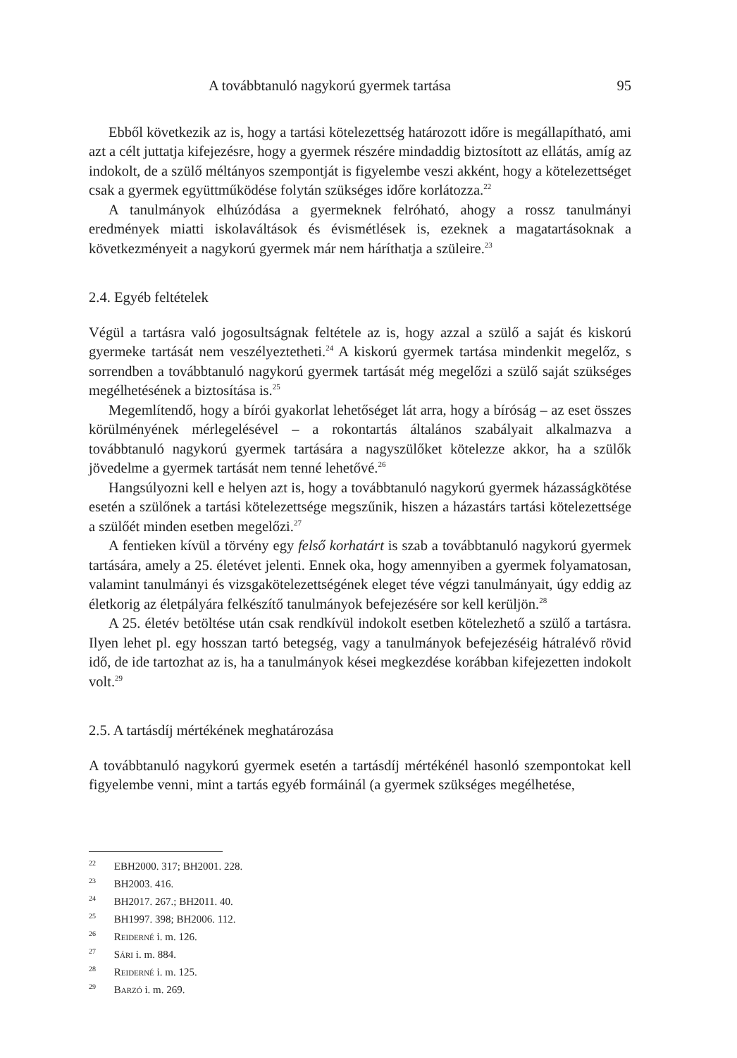A továbbtanuló nagykorú gyermek tartása 95
Ebből következik az is, hogy a tartási kötelezettség határozott időre is megállapítható, ami azt a célt juttatja kifejezésre, hogy a gyermek részére mindaddig biztosított az ellátás, amíg az indokolt, de a szülő méltányos szempontját is figyelembe veszi akként, hogy a kötelezettséget csak a gyermek együttműködése folytán szükséges időre korlátozza.<sup>22</sup>
A tanulmányok elhúzódása a gyermeknek felróható, ahogy a rossz tanulmányi eredmények miatti iskolaváltások és évismétlések is, ezeknek a magatartásoknak a következményeit a nagykorú gyermek már nem háríthatja a szüleire.<sup>23</sup>
2.4. Egyéb feltételek
Végül a tartásra való jogosultságnak feltétele az is, hogy azzal a szülő a saját és kiskorú gyermeke tartását nem veszélyeztetheti.<sup>24</sup> A kiskorú gyermek tartása mindenkit megelőz, s sorrendben a továbbtanuló nagykorú gyermek tartását még megelőzi a szülő saját szükséges megélhetésének a biztosítása is.<sup>25</sup>
Megemlítendő, hogy a bírói gyakorlat lehetőséget lát arra, hogy a bíróság – az eset összes körülményének mérlegelésével – a rokontartás általános szabályait alkalmazva a továbbtanuló nagykorú gyermek tartására a nagyszülőket kötelezze akkor, ha a szülők jövedelme a gyermek tartását nem tenné lehetővé.<sup>26</sup>
Hangsúlyozni kell e helyen azt is, hogy a továbbtanuló nagykorú gyermek házasságkötése esetén a szülőnek a tartási kötelezettsége megszűnik, hiszen a házastárs tartási kötelezettsége a szülőét minden esetben megelőzi.<sup>27</sup>
A fentieken kívül a törvény egy felső korhatárt is szab a továbbtanuló nagykorú gyermek tartására, amely a 25. életévet jelenti. Ennek oka, hogy amennyiben a gyermek folyamatosan, valamint tanulmányi és vizsgakötelezettségének eleget téve végzi tanulmányait, úgy eddig az életkorig az életpályára felkészítő tanulmányok befejezésére sor kell kerüljön.<sup>28</sup>
A 25. életév betöltése után csak rendkívül indokolt esetben kötelezhető a szülő a tartásra. Ilyen lehet pl. egy hosszan tartó betegség, vagy a tanulmányok befejezéséig hátralévő rövid idő, de ide tartozhat az is, ha a tanulmányok kései megkezdése korábban kifejezetten indokolt volt.<sup>29</sup>
2.5. A tartásdíj mértékének meghatározása
A továbbtanuló nagykorú gyermek esetén a tartásdíj mértékénél hasonló szempontokat kell figyelembe venni, mint a tartás egyéb formáinál (a gyermek szükséges megélhetése,
<sup>22</sup> EBH2000. 317; BH2001. 228.
<sup>23</sup> BH2003. 416.
<sup>24</sup> BH2017. 267.; BH2011. 40.
<sup>25</sup> BH1997. 398; BH2006. 112.
<sup>26</sup> Reiderné i. m. 126.
<sup>27</sup> Sári i. m. 884.
<sup>28</sup> Reiderné i. m. 125.
<sup>29</sup> Barzó i. m. 269.